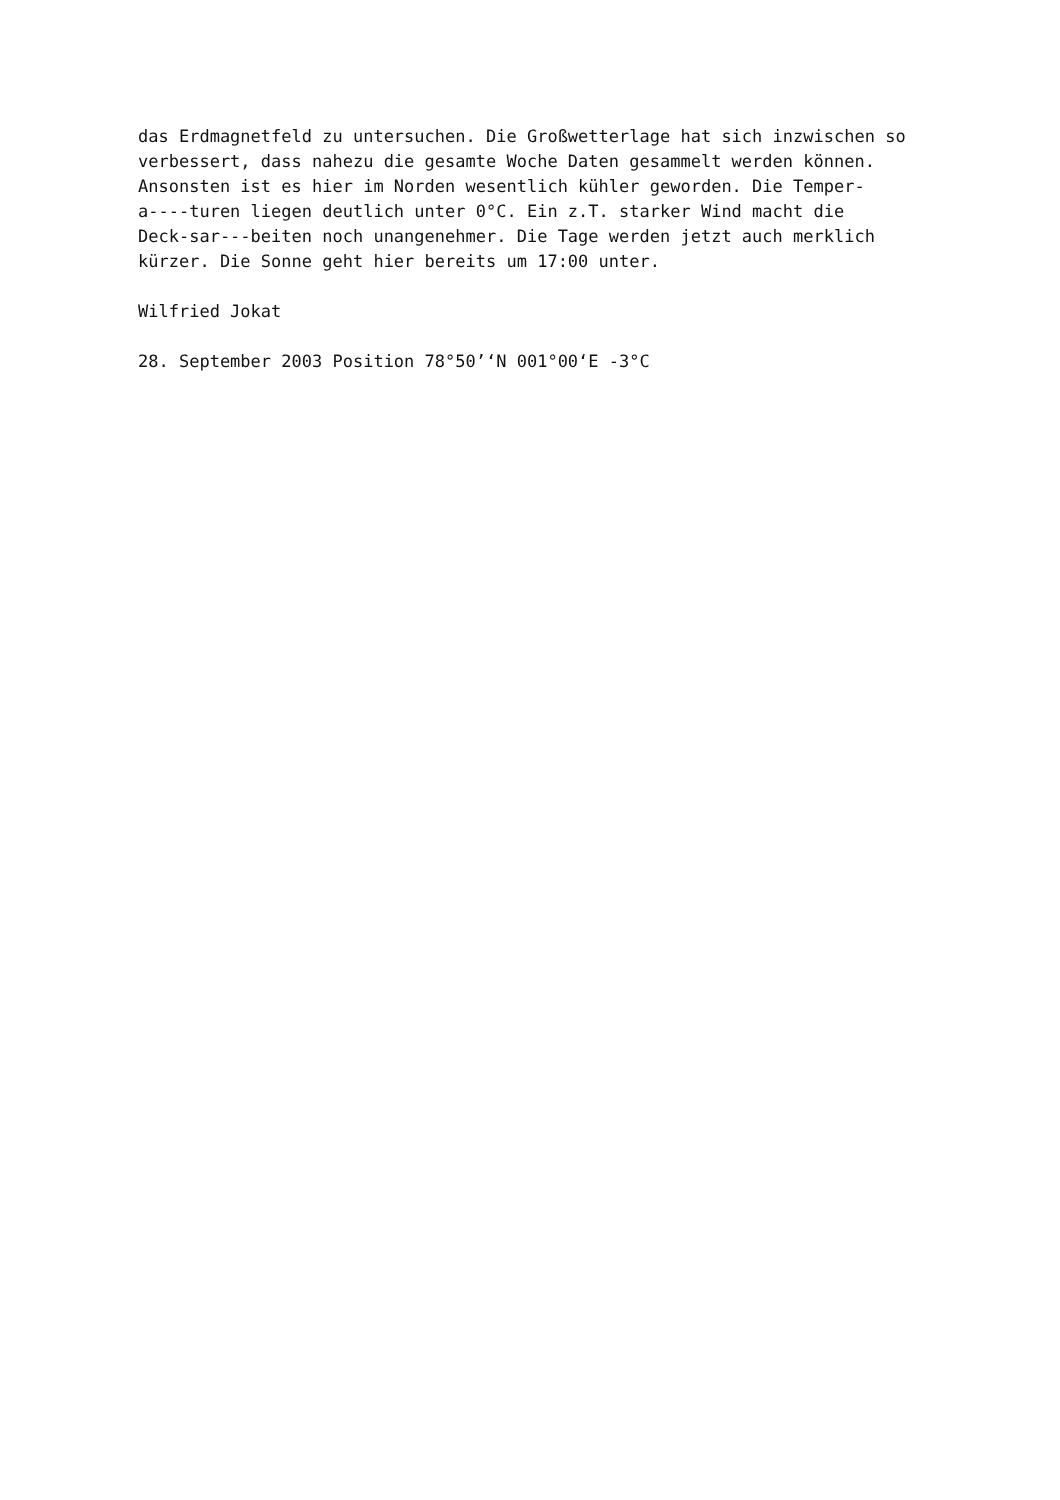das Erdmagnetfeld zu untersuchen. Die Großwetterlage hat sich inzwischen so verbessert, dass nahezu die gesamte Woche Daten gesammelt werden können. Ansonsten ist es hier im Norden wesentlich kühler geworden. Die Temper- a----turen liegen deutlich unter 0°C. Ein z.T. starker Wind macht die Deck-sar---beiten noch unangenehmer. Die Tage werden jetzt auch merklich kürzer. Die Sonne geht hier bereits um 17:00 unter.
Wilfried Jokat
28. September 2003 Position 78°50’‘N 001°00‘E -3°C